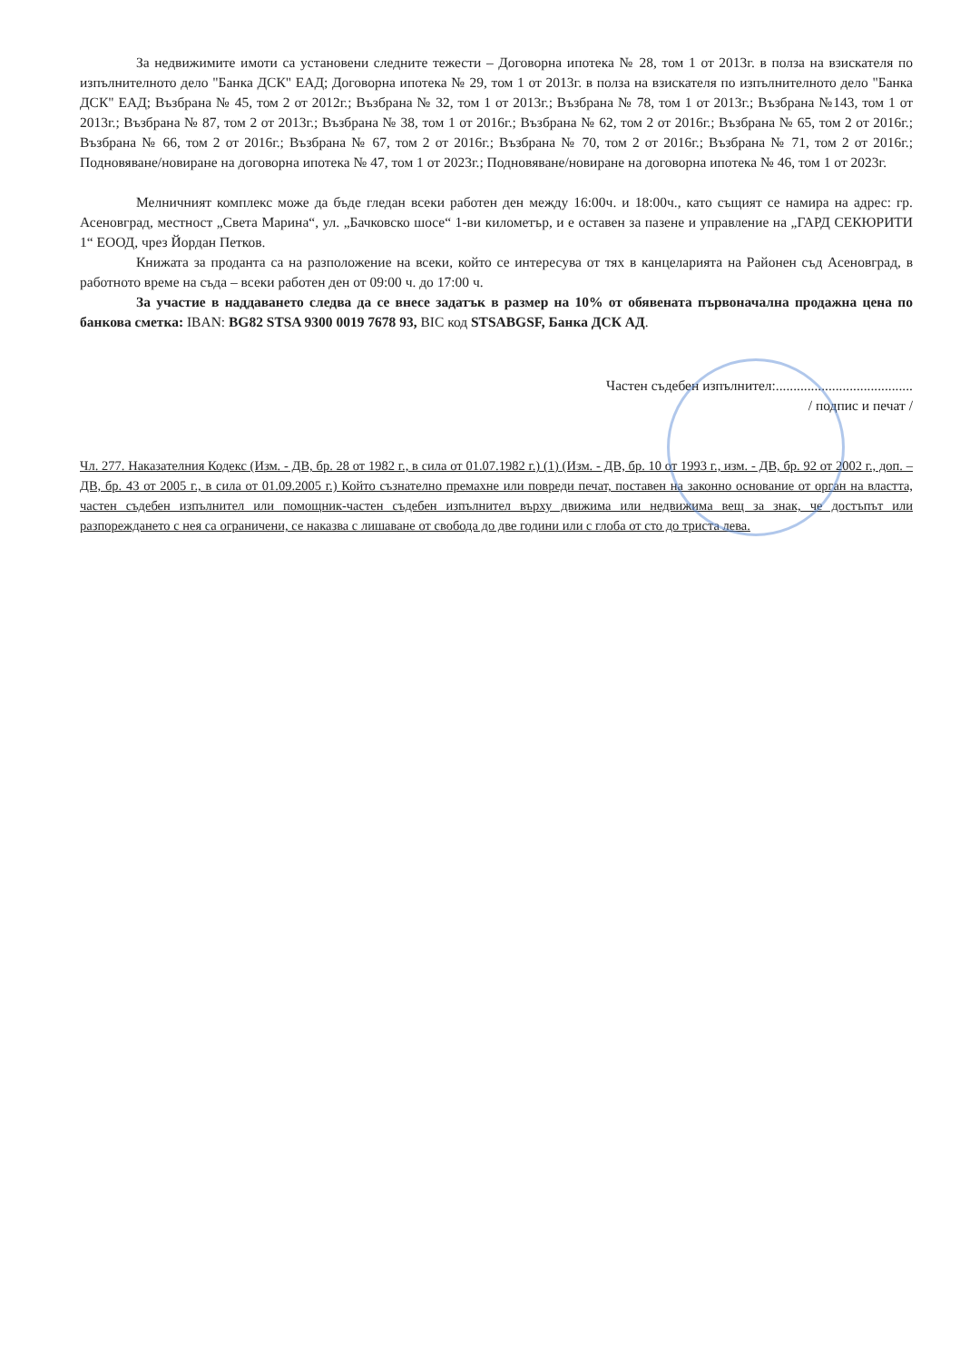За недвижимите имоти са установени следните тежести – Договорна ипотека № 28, том 1 от 2013г. в полза на взискателя по изпълнителното дело "Банка ДСК" ЕАД; Договорна ипотека № 29, том 1 от 2013г. в полза на взискателя по изпълнителното дело "Банка ДСК" ЕАД; Възбрана № 45, том 2 от 2012г.; Възбрана № 32, том 1 от 2013г.; Възбрана № 78, том 1 от 2013г.; Възбрана №143, том 1 от 2013г.; Възбрана № 87, том 2 от 2013г.; Възбрана № 38, том 1 от 2016г.; Възбрана № 62, том 2 от 2016г.; Възбрана № 65, том 2 от 2016г.; Възбрана № 66, том 2 от 2016г.; Възбрана № 67, том 2 от 2016г.; Възбрана № 70, том 2 от 2016г.; Възбрана № 71, том 2 от 2016г.; Подновяване/новиране на договорна ипотека № 47, том 1 от 2023г.; Подновяване/новиране на договорна ипотека № 46, том 1 от 2023г.
Мелничният комплекс може да бъде гледан всеки работен ден между 16:00ч. и 18:00ч., като същият се намира на адрес: гр. Асеновград, местност „Света Марина“, ул. „Бачковско шосе“ 1-ви километър, и е оставен за пазене и управление на „ГАРД СЕКЮРИТИ 1“ ЕООД, чрез Йордан Петков.
Книжата за проданта са на разположение на всеки, който се интересува от тях в канцеларията на Районен съд Асеновград, в работното време на съда – всеки работен ден от 09:00 ч. до 17:00 ч.
За участие в наддаването следва да се внесе задатък в размер на 10% от обявената първоначална продажна цена по банкова сметка: IBAN: BG82 STSA 9300 0019 7678 93, BIC код STSABGSF, Банка ДСК АД.
Частен съдебен изпълнител:.......................................
/ подпис и печат /
Чл. 277. Наказателния Кодекс (Изм. - ДВ, бр. 28 от 1982 г., в сила от 01.07.1982 г.) (1) (Изм. - ДВ, бр. 10 от 1993 г., изм. - ДВ, бр. 92 от 2002 г., доп. – ДВ, бр. 43 от 2005 г., в сила от 01.09.2005 г.) Който съзнателно премахне или повреди печат, поставен на законно основание от орган на властта, частен съдебен изпълнител или помощник-частен съдебен изпълнител върху движима или недвижима вещ за знак, че достъпът или разпореждането с нея са ограничени, се наказва с лишаване от свобода до две години или с глоба от сто до триста лева.